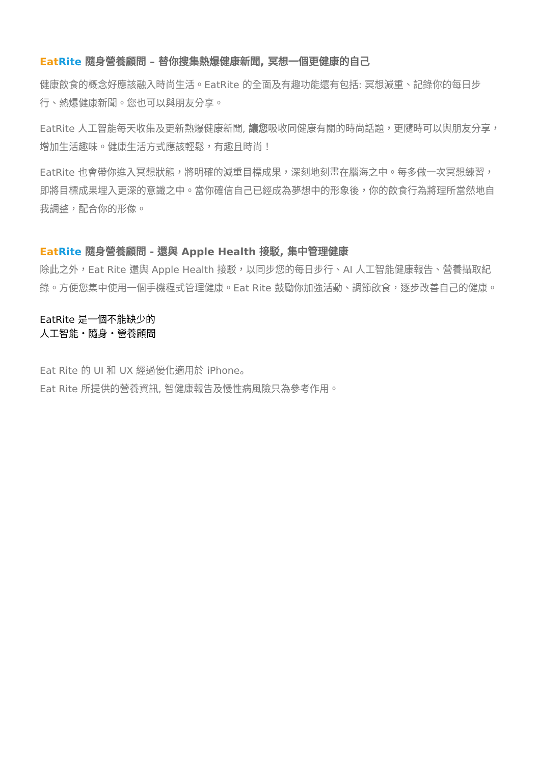Eat Rite 隨身營養顧問 – 替你搜集熱爆健康新聞, 冥想一個更健康的自己
健康飲食的概念好應該融入時尚生活。EatRite 的全面及有趣功能還有包括: 冥想減重、記錄你的每日步行、熱爆健康新聞。您也可以與朋友分享。
EatRite 人工智能每天收集及更新熱爆健康新聞, 讓您吸收同健康有關的時尚話題，更隨時可以與朋友分享，增加生活趣味。健康生活方式應該輕鬆，有趣且時尚！
EatRite 也會帶你進入冥想狀態，將明確的減重目標成果，深刻地刻畫在腦海之中。每多做一次冥想練習，即將目標成果埋入更深的意識之中。當你確信自己已經成為夢想中的形象後，你的飲食行為將理所當然地自我調整，配合你的形像。
Eat Rite 隨身營養顧問 - 還與 Apple Health 接駁, 集中管理健康
除此之外，Eat Rite 還與 Apple Health 接駁，以同步您的每日步行、AI 人工智能健康報告、營養攝取紀錄。方便您集中使用一個手機程式管理健康。Eat Rite 鼓勵你加強活動、調節飲食，逐步改善自己的健康。
EatRite 是一個不能缺少的
人工智能・隨身・營養顧問
Eat Rite 的 UI 和 UX 經過優化適用於 iPhone。
Eat Rite 所提供的營養資訊, 智健康報告及慢性病風險只為參考作用。